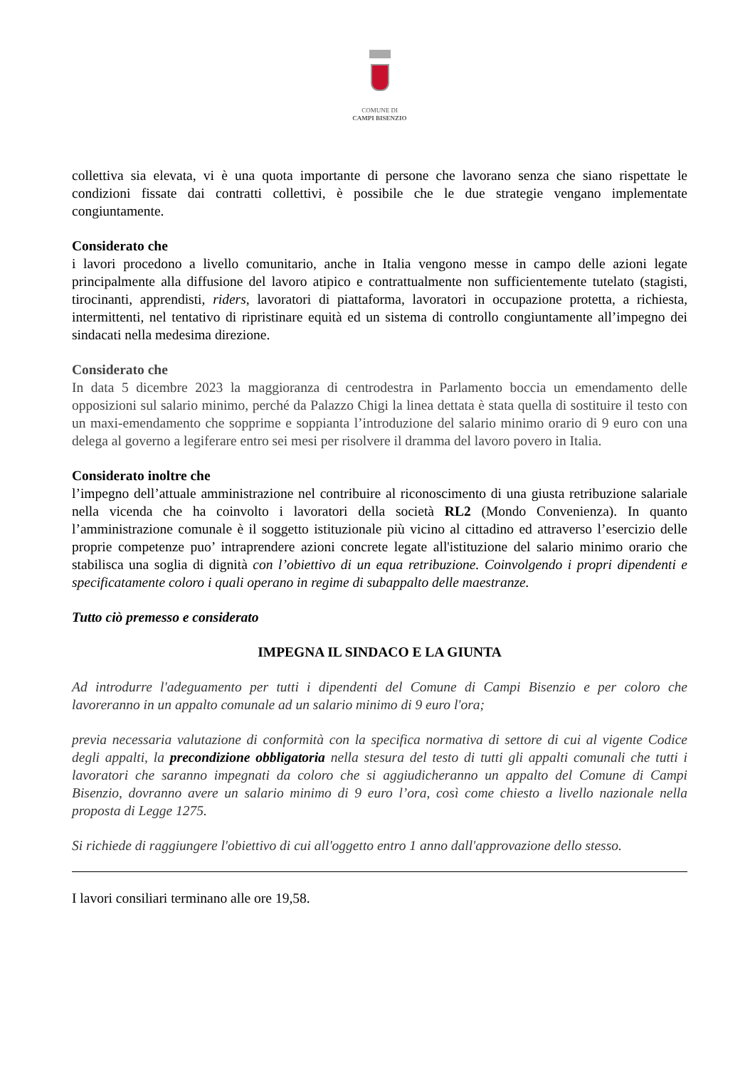COMUNE DI
CAMPI BISENZIO
collettiva sia elevata, vi è una quota importante di persone che lavorano senza che siano rispettate le condizioni fissate dai contratti collettivi, è possibile che le due strategie vengano implementate congiuntamente.
Considerato che
i lavori procedono a livello comunitario, anche in Italia vengono messe in campo delle azioni legate principalmente alla diffusione del lavoro atipico e contrattualmente non sufficientemente tutelato (stagisti, tirocinanti, apprendisti, riders, lavoratori di piattaforma, lavoratori in occupazione protetta, a richiesta, intermittenti, nel tentativo di ripristinare equità ed un sistema di controllo congiuntamente all’impegno dei sindacati nella medesima direzione.
Considerato che
In data 5 dicembre 2023 la maggioranza di centrodestra in Parlamento boccia un emendamento delle opposizioni sul salario minimo, perché da Palazzo Chigi la linea dettata è stata quella di sostituire il testo con un maxi-emendamento che sopprime e soppianta l’introduzione del salario minimo orario di 9 euro con una delega al governo a legiferare entro sei mesi per risolvere il dramma del lavoro povero in Italia.
Considerato inoltre che
l’impegno dell’attuale amministrazione nel contribuire al riconoscimento di una giusta retribuzione salariale nella vicenda che ha coinvolto i lavoratori della società RL2 (Mondo Convenienza). In quanto l’amministrazione comunale è il soggetto istituzionale più vicino al cittadino ed attraverso l’esercizio delle proprie competenze puo’ intraprendere azioni concrete legate all'istituzione del salario minimo orario che stabilisca una soglia di dignità con l’obiettivo di un equa retribuzione. Coinvolgendo i propri dipendenti e specificatamente coloro i quali operano in regime di subappalto delle maestranze.
Tutto ciò premesso e considerato
IMPEGNA IL SINDACO E LA GIUNTA
Ad introdurre l'adeguamento per tutti i dipendenti del Comune di Campi Bisenzio e per coloro che lavoreranno in un appalto comunale ad un salario minimo di 9 euro l'ora;
previa necessaria valutazione di conformità con la specifica normativa di settore di cui al vigente Codice degli appalti, la precondizione obbligatoria nella stesura del testo di tutti gli appalti comunali che tutti i lavoratori che saranno impegnati da coloro che si aggiudicheranno un appalto del Comune di Campi Bisenzio, dovranno avere un salario minimo di 9 euro l’ora, così come chiesto a livello nazionale nella proposta di Legge 1275.
Si richiede di raggiungere l'obiettivo di cui all'oggetto entro 1 anno dall'approvazione dello stesso.
I lavori consiliari terminano alle ore 19,58.